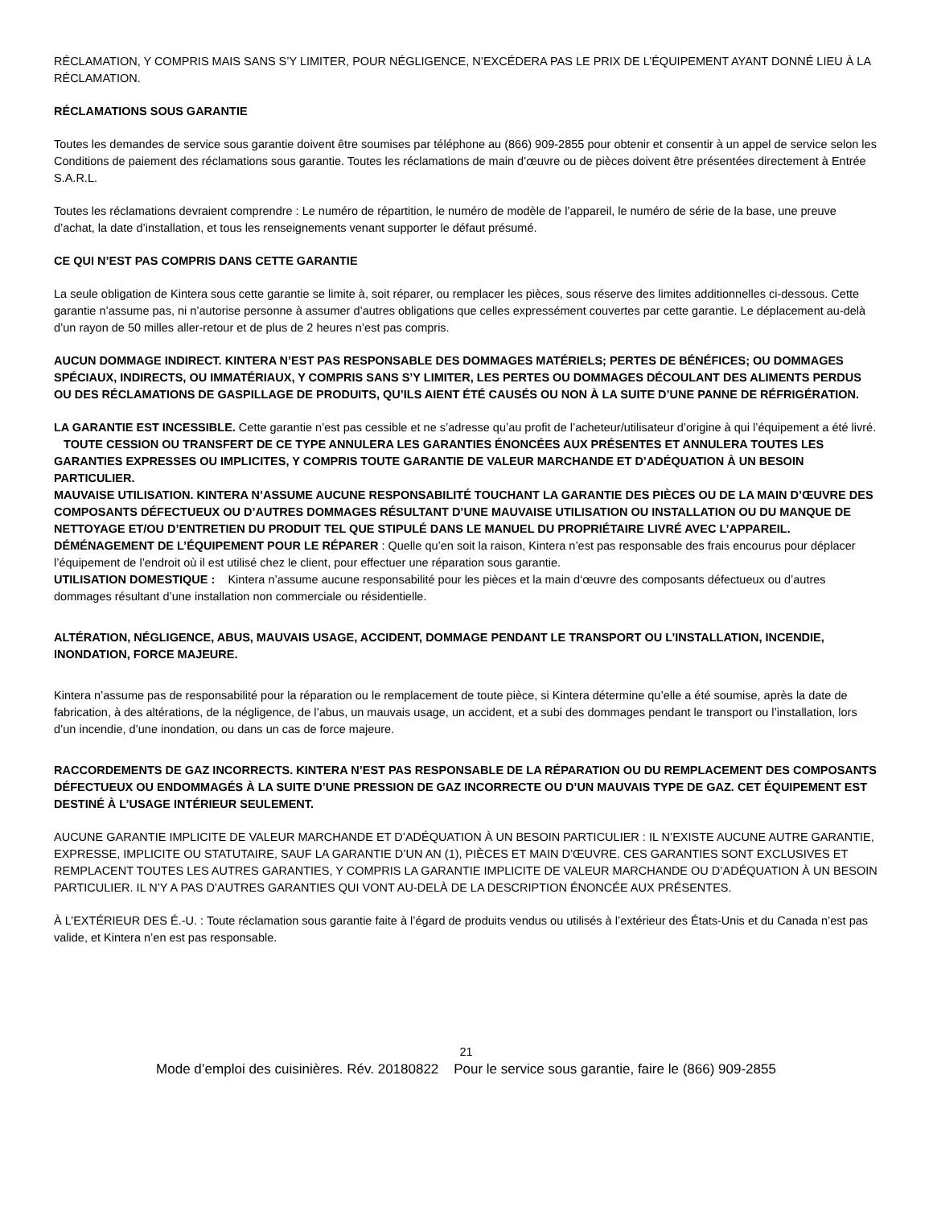RÉCLAMATION, Y COMPRIS MAIS SANS S’Y LIMITER, POUR NÉGLIGENCE, N’EXCÉDERA PAS LE PRIX DE L’ÉQUIPEMENT AYANT DONNÉ LIEU À LA RÉCLAMATION.
RÉCLAMATIONS SOUS GARANTIE
Toutes les demandes de service sous garantie doivent être soumises par téléphone au (866) 909-2855 pour obtenir et consentir à un appel de service selon les Conditions de paiement des réclamations sous garantie. Toutes les réclamations de main d’œuvre ou de pièces doivent être présentées directement à Entrée S.A.R.L.
Toutes les réclamations devraient comprendre : Le numéro de répartition, le numéro de modèle de l’appareil, le numéro de série de la base, une preuve d’achat, la date d’installation, et tous les renseignements venant supporter le défaut présumé.
CE QUI N’EST PAS COMPRIS DANS CETTE GARANTIE
La seule obligation de Kintera sous cette garantie se limite à, soit réparer, ou remplacer les pièces, sous réserve des limites additionnelles ci-dessous. Cette garantie n’assume pas, ni n’autorise personne à assumer d’autres obligations que celles expressément couvertes par cette garantie. Le déplacement au-delà d’un rayon de 50 milles aller-retour et de plus de 2 heures n’est pas compris.
AUCUN DOMMAGE INDIRECT. KINTERA N’EST PAS RESPONSABLE DES DOMMAGES MATÉRIELS; PERTES DE BÉNÉFICES; OU DOMMAGES SPÉCIAUX, INDIRECTS, OU IMMATÉRIAUX, Y COMPRIS SANS S’Y LIMITER, LES PERTES OU DOMMAGES DÉCOULANT DES ALIMENTS PERDUS OU DES RÉCLAMATIONS DE GASPILLAGE DE PRODUITS, QU’ILS AIENT ÉTÉ CAUSÉS OU NON À LA SUITE D’UNE PANNE DE RÉFRIGÉRATION.
LA GARANTIE EST INCESSIBLE. Cette garantie n’est pas cessible et ne s’adresse qu’au profit de l’acheteur/utilisateur d’origine à qui l’équipement a été livré. TOUTE CESSION OU TRANSFERT DE CE TYPE ANNULERA LES GARANTIES ÉNONCÉES AUX PRÉSENTES ET ANNULERA TOUTES LES GARANTIES EXPRESSES OU IMPLICITES, Y COMPRIS TOUTE GARANTIE DE VALEUR MARCHANDE ET D’ADÉQUATION À UN BESOIN PARTICULIER.
MAUVAISE UTILISATION. KINTERA N’ASSUME AUCUNE RESPONSABILITÉ TOUCHANT LA GARANTIE DES PIÈCES OU DE LA MAIN D’ŒUVRE DES COMPOSANTS DÉFECTUEUX OU D’AUTRES DOMMAGES RÉSULTANT D’UNE MAUVAISE UTILISATION OU INSTALLATION OU DU MANQUE DE NETTOYAGE ET/OU D’ENTRETIEN DU PRODUIT TEL QUE STIPULÉ DANS LE MANUEL DU PROPRIÉTAIRE LIVRÉ AVEC L’APPAREIL.
DÉMÉNAGEMENT DE L’ÉQUIPEMENT POUR LE RÉPARER : Quelle qu’en soit la raison, Kintera n’est pas responsable des frais encourus pour déplacer l’équipement de l’endroit où il est utilisé chez le client, pour effectuer une réparation sous garantie.
UTILISATION DOMESTIQUE : Kintera n’assume aucune responsabilité pour les pièces et la main d‘œuvre des composants défectueux ou d’autres dommages résultant d’une installation non commerciale ou résidentielle.
ALTÉRATION, NÉGLIGENCE, ABUS, MAUVAIS USAGE, ACCIDENT, DOMMAGE PENDANT LE TRANSPORT OU L’INSTALLATION, INCENDIE, INONDATION, FORCE MAJEURE.
Kintera n’assume pas de responsabilité pour la réparation ou le remplacement de toute pièce, si Kintera détermine qu’elle a été soumise, après la date de fabrication, à des altérations, de la négligence, de l’abus, un mauvais usage, un accident, et a subi des dommages pendant le transport ou l’installation, lors d’un incendie, d’une inondation, ou dans un cas de force majeure.
RACCORDEMENTS DE GAZ INCORRECTS. KINTERA N’EST PAS RESPONSABLE DE LA RÉPARATION OU DU REMPLACEMENT DES COMPOSANTS DÉFECTUEUX OU ENDOMMAGÉS À LA SUITE D’UNE PRESSION DE GAZ INCORRECTE OU D’UN MAUVAIS TYPE DE GAZ. CET ÉQUIPEMENT EST DESTINÉ À L’USAGE INTÉRIEUR SEULEMENT.
AUCUNE GARANTIE IMPLICITE DE VALEUR MARCHANDE ET D’ADÉQUATION À UN BESOIN PARTICULIER : IL N’EXISTE AUCUNE AUTRE GARANTIE, EXPRESSE, IMPLICITE OU STATUTAIRE, SAUF LA GARANTIE D’UN AN (1), PIÈCES ET MAIN D’ŒUVRE. CES GARANTIES SONT EXCLUSIVES ET REMPLACENT TOUTES LES AUTRES GARANTIES, Y COMPRIS LA GARANTIE IMPLICITE DE VALEUR MARCHANDE OU D’ADÉQUATION À UN BESOIN PARTICULIER. IL N’Y A PAS D’AUTRES GARANTIES QUI VONT AU-DELÀ DE LA DESCRIPTION ÉNONCÉE AUX PRÉSENTES.
À L’EXTÉRIEUR DES É.-U. : Toute réclamation sous garantie faite à l’égard de produits vendus ou utilisés à l’extérieur des États-Unis et du Canada n’est pas valide, et Kintera n’en est pas responsable.
21
Mode d’emploi des cuisinières. Rév. 20180822 Pour le service sous garantie, faire le (866) 909-2855